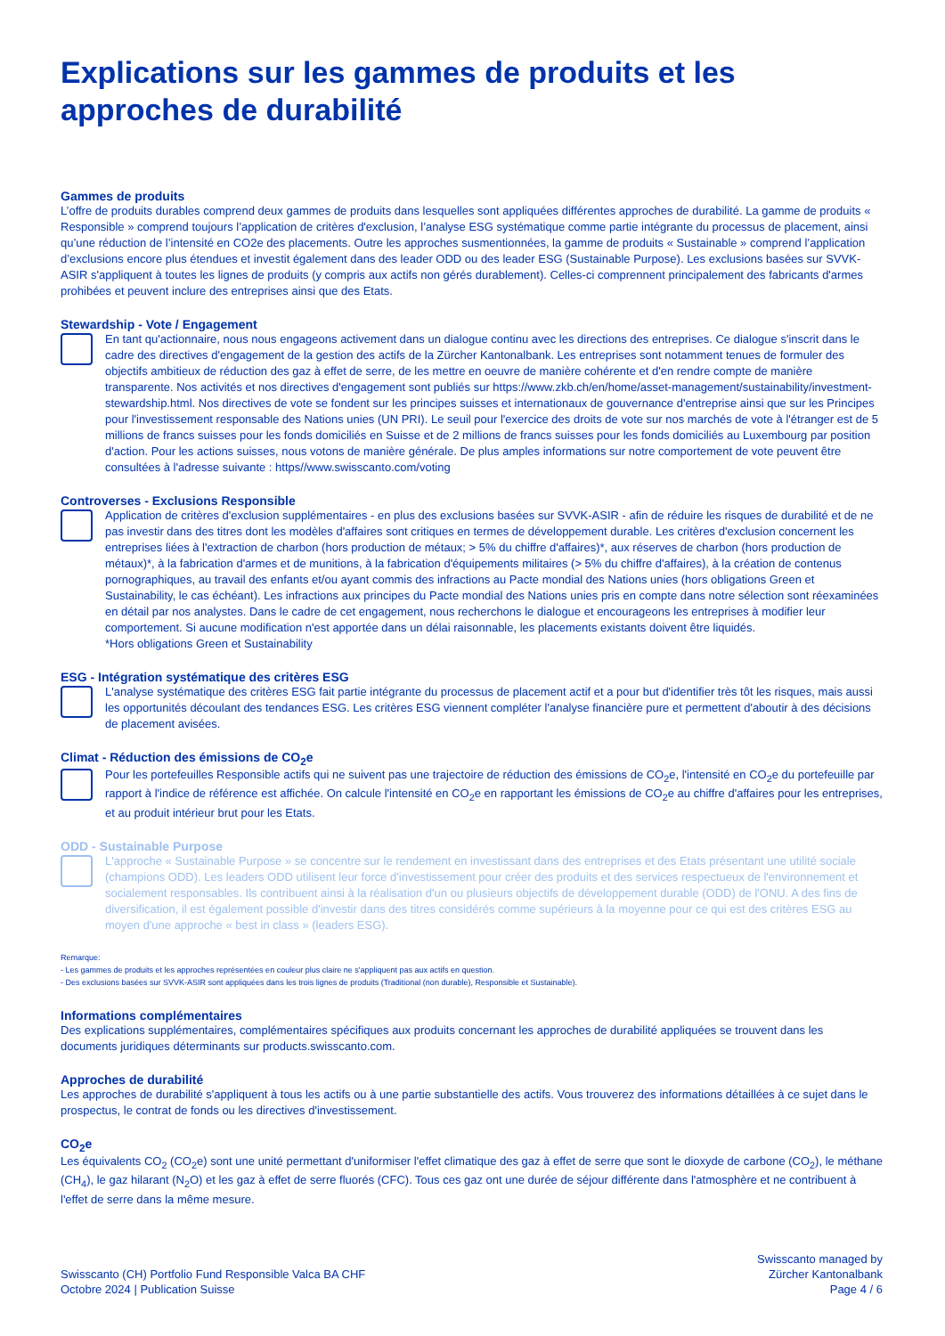Explications sur les gammes de produits et les approches de durabilité
Gammes de produits
L’offre de produits durables comprend deux gammes de produits dans lesquelles sont appliquées différentes approches de durabilité. La gamme de produits « Responsible » comprend toujours l’application de critères d'exclusion, l’analyse ESG systématique comme partie intégrante du processus de placement, ainsi qu’une réduction de l’intensité en CO2e des placements. Outre les approches susmentionnées, la gamme de produits « Sustainable » comprend l’application d’exclusions encore plus étendues et investit également dans des leader ODD ou des leader ESG (Sustainable Purpose). Les exclusions basées sur SVVK-ASIR s'appliquent à toutes les lignes de produits (y compris aux actifs non gérés durablement). Celles-ci comprennent principalement des fabricants d'armes prohibées et peuvent inclure des entreprises ainsi que des Etats.
Stewardship - Vote / Engagement
En tant qu'actionnaire, nous nous engageons activement dans un dialogue continu avec les directions des entreprises. Ce dialogue s'inscrit dans le cadre des directives d'engagement de la gestion des actifs de la Zürcher Kantonalbank. Les entreprises sont notamment tenues de formuler des objectifs ambitieux de réduction des gaz à effet de serre, de les mettre en oeuvre de manière cohérente et d'en rendre compte de manière transparente. Nos activités et nos directives d'engagement sont publiés sur https://www.zkb.ch/en/home/asset-management/sustainability/investment-stewardship.html. Nos directives de vote se fondent sur les principes suisses et internationaux de gouvernance d'entreprise ainsi que sur les Principes pour l'investissement responsable des Nations unies (UN PRI). Le seuil pour l'exercice des droits de vote sur nos marchés de vote à l'étranger est de 5 millions de francs suisses pour les fonds domiciliés en Suisse et de 2 millions de francs suisses pour les fonds domiciliés au Luxembourg par position d'action. Pour les actions suisses, nous votons de manière générale. De plus amples informations sur notre comportement de vote peuvent être consultées à l'adresse suivante : https//www.swisscanto.com/voting
Controverses - Exclusions Responsible
Application de critères d'exclusion supplémentaires - en plus des exclusions basées sur SVVK-ASIR - afin de réduire les risques de durabilité et de ne pas investir dans des titres dont les modèles d'affaires sont critiques en termes de développement durable. Les critères d'exclusion concernent les entreprises liées à l'extraction de charbon (hors production de métaux; > 5% du chiffre d'affaires)*, aux réserves de charbon (hors production de métaux)*, à la fabrication d'armes et de munitions, à la fabrication d'équipements militaires (> 5% du chiffre d'affaires), à la création de contenus pornographiques, au travail des enfants et/ou ayant commis des infractions au Pacte mondial des Nations unies (hors obligations Green et Sustainability, le cas échéant). Les infractions aux principes du Pacte mondial des Nations unies pris en compte dans notre sélection sont réexaminées en détail par nos analystes. Dans le cadre de cet engagement, nous recherchons le dialogue et encourageons les entreprises à modifier leur comportement. Si aucune modification n'est apportée dans un délai raisonnable, les placements existants doivent être liquidés.
*Hors obligations Green et Sustainability
ESG - Intégration systématique des critères ESG
L'analyse systématique des critères ESG fait partie intégrante du processus de placement actif et a pour but d'identifier très tôt les risques, mais aussi les opportunités découlant des tendances ESG. Les critères ESG viennent compléter l'analyse financière pure et permettent d'aboutir à des décisions de placement avisées.
Climat - Réduction des émissions de CO<sub>2</sub>e
Pour les portefeuilles Responsible actifs qui ne suivent pas une trajectoire de réduction des émissions de CO<sub>2</sub>e, l'intensité en CO<sub>2</sub>e du portefeuille par rapport à l'indice de référence est affichée. On calcule l'intensité en CO<sub>2</sub>e en rapportant les émissions de CO<sub>2</sub>e au chiffre d'affaires pour les entreprises, et au produit intérieur brut pour les Etats.
ODD - Sustainable Purpose
L'approche « Sustainable Purpose » se concentre sur le rendement en investissant dans des entreprises et des Etats présentant une utilité sociale (champions ODD). Les leaders ODD utilisent leur force d'investissement pour créer des produits et des services respectueux de l'environnement et socialement responsables. Ils contribuent ainsi à la réalisation d'un ou plusieurs objectifs de développement durable (ODD) de l'ONU. A des fins de diversification, il est également possible d'investir dans des titres considérés comme supérieurs à la moyenne pour ce qui est des critères ESG au moyen d'une approche « best in class » (leaders ESG).
Remarque:
- Les gammes de produits et les approches représentées en couleur plus claire ne s'appliquent pas aux actifs en question.
- Des exclusions basées sur SVVK-ASIR sont appliquées dans les trois lignes de produits (Traditional (non durable), Responsible et Sustainable).
Informations complémentaires
Des explications supplémentaires, complémentaires spécifiques aux produits concernant les approches de durabilité appliquées se trouvent dans les documents juridiques déterminants sur products.swisscanto.com.
Approches de durabilité
Les approches de durabilité s'appliquent à tous les actifs ou à une partie substantielle des actifs. Vous trouverez des informations détaillées à ce sujet dans le prospectus, le contrat de fonds ou les directives d'investissement.
CO<sub>2</sub>e
Les équivalents CO<sub>2</sub> (CO<sub>2</sub>e) sont une unité permettant d'uniformiser l'effet climatique des gaz à effet de serre que sont le dioxyde de carbone (CO<sub>2</sub>), le méthane (CH<sub>4</sub>), le gaz hilarant (N<sub>2</sub>O) et les gaz à effet de serre fluorés (CFC). Tous ces gaz ont une durée de séjour différente dans l'atmosphère et ne contribuent à l'effet de serre dans la même mesure.
Swisscanto (CH) Portfolio Fund Responsible Valca BA CHF
Octobre 2024 | Publication Suisse
Swisscanto managed by
Zürcher Kantonalbank
Page 4 / 6